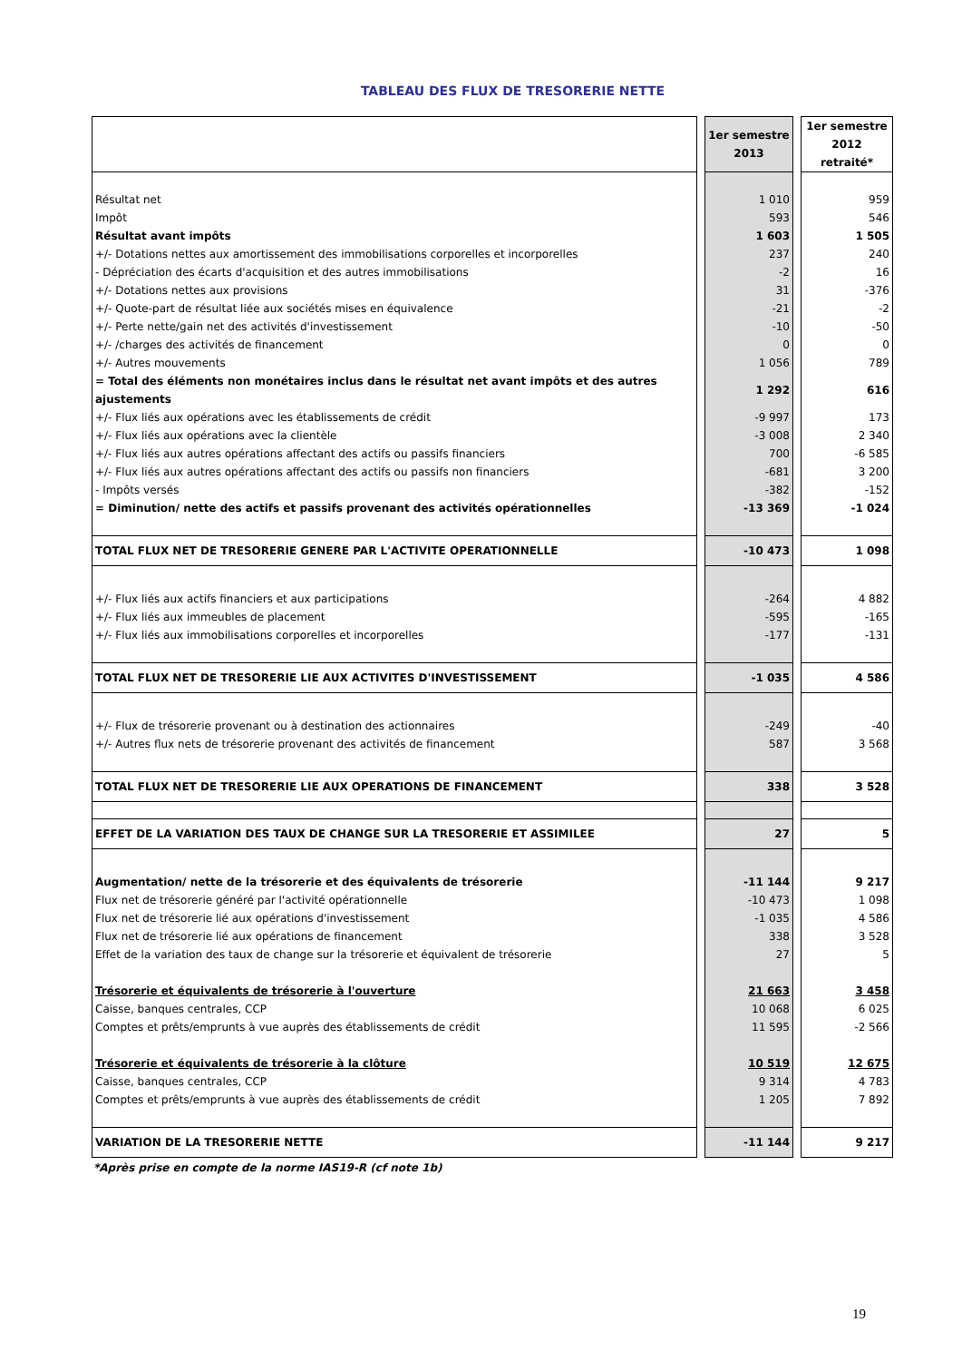TABLEAU DES FLUX DE TRESORERIE NETTE
| | | 1er semestre 2013 | | 1er semestre 2012 retraité* |
| Résultat net | | 1 010 | | 959 |
| Impôt | | 593 | | 546 |
| Résultat avant impôts | | 1 603 | | 1 505 |
| +/- Dotations nettes aux amortissement des immobilisations corporelles et incorporelles | | 237 | | 240 |
| - Dépréciation des écarts d'acquisition et des autres immobilisations | | -2 | | 16 |
| +/- Dotations nettes aux provisions | | 31 | | -376 |
| +/- Quote-part de résultat liée aux sociétés mises en équivalence | | -21 | | -2 |
| +/- Perte nette/gain net des activités d'investissement | | -10 | | -50 |
| +/- /charges des activités de financement | | 0 | | 0 |
| +/- Autres mouvements | | 1 056 | | 789 |
| = Total des éléments non monétaires inclus dans le résultat net avant impôts et des autres ajustements | | 1 292 | | 616 |
| +/- Flux liés aux opérations avec les établissements de crédit | | -9 997 | | 173 |
| +/- Flux liés aux opérations avec la clientèle | | -3 008 | | 2 340 |
| +/- Flux liés aux autres opérations affectant des actifs ou passifs financiers | | 700 | | -6 585 |
| +/- Flux liés aux autres opérations affectant des actifs ou passifs non financiers | | -681 | | 3 200 |
| - Impôts versés | | -382 | | -152 |
| = Diminution/ nette des actifs et passifs provenant des activités opérationnelles | | -13 369 | | -1 024 |
| TOTAL FLUX NET DE TRESORERIE GENERE PAR L'ACTIVITE OPERATIONNELLE | | -10 473 | | 1 098 |
| +/- Flux liés aux actifs financiers et aux participations | | -264 | | 4 882 |
| +/- Flux liés aux immeubles de placement | | -595 | | -165 |
| +/- Flux liés aux immobilisations corporelles et incorporelles | | -177 | | -131 |
| TOTAL FLUX NET DE TRESORERIE LIE AUX ACTIVITES D'INVESTISSEMENT | | -1 035 | | 4 586 |
| +/- Flux de trésorerie provenant ou à destination des actionnaires | | -249 | | -40 |
| +/- Autres flux nets de trésorerie provenant des activités de financement | | 587 | | 3 568 |
| TOTAL FLUX NET DE TRESORERIE LIE AUX OPERATIONS DE FINANCEMENT | | 338 | | 3 528 |
| EFFET DE LA VARIATION DES TAUX DE CHANGE SUR LA TRESORERIE ET ASSIMILEE | | 27 | | 5 |
| Augmentation/ nette de la trésorerie et des équivalents de trésorerie | | -11 144 | | 9 217 |
| Flux net de trésorerie généré par l'activité opérationnelle | | -10 473 | | 1 098 |
| Flux net de trésorerie lié aux opérations d'investissement | | -1 035 | | 4 586 |
| Flux net de trésorerie lié aux opérations de financement | | 338 | | 3 528 |
| Effet de la variation des taux de change sur la trésorerie et équivalent de trésorerie | | 27 | | 5 |
| Trésorerie et équivalents de trésorerie à l'ouverture | | 21 663 | | 3 458 |
| Caisse, banques centrales, CCP | | 10 068 | | 6 025 |
| Comptes et prêts/emprunts à vue auprès des établissements de crédit | | 11 595 | | -2 566 |
| Trésorerie et équivalents de trésorerie à la clôture | | 10 519 | | 12 675 |
| Caisse, banques centrales, CCP | | 9 314 | | 4 783 |
| Comptes et prêts/emprunts à vue auprès des établissements de crédit | | 1 205 | | 7 892 |
| VARIATION DE LA TRESORERIE NETTE | | -11 144 | | 9 217 |
*Après prise en compte de la norme IAS19-R (cf note 1b)
19